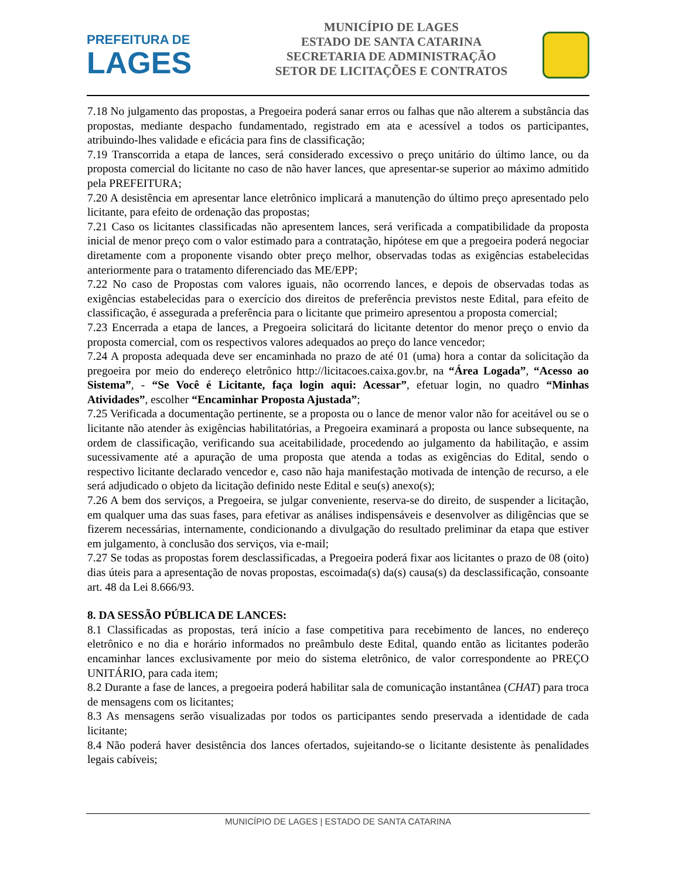PREFEITURA DE
LAGES
MUNICÍPIO DE LAGES
ESTADO DE SANTA CATARINA
SECRETARIA DE ADMINISTRAÇÃO
SETOR DE LICITAÇÕES E CONTRATOS
7.18 No julgamento das propostas, a Pregoeira poderá sanar erros ou falhas que não alterem a substância das propostas, mediante despacho fundamentado, registrado em ata e acessível a todos os participantes, atribuindo-lhes validade e eficácia para fins de classificação;
7.19 Transcorrida a etapa de lances, será considerado excessivo o preço unitário do último lance, ou da proposta comercial do licitante no caso de não haver lances, que apresentar-se superior ao máximo admitido pela PREFEITURA;
7.20 A desistência em apresentar lance eletrônico implicará a manutenção do último preço apresentado pelo licitante, para efeito de ordenação das propostas;
7.21 Caso os licitantes classificadas não apresentem lances, será verificada a compatibilidade da proposta inicial de menor preço com o valor estimado para a contratação, hipótese em que a pregoeira poderá negociar diretamente com a proponente visando obter preço melhor, observadas todas as exigências estabelecidas anteriormente para o tratamento diferenciado das ME/EPP;
7.22 No caso de Propostas com valores iguais, não ocorrendo lances, e depois de observadas todas as exigências estabelecidas para o exercício dos direitos de preferência previstos neste Edital, para efeito de classificação, é assegurada a preferência para o licitante que primeiro apresentou a proposta comercial;
7.23 Encerrada a etapa de lances, a Pregoeira solicitará do licitante detentor do menor preço o envio da proposta comercial, com os respectivos valores adequados ao preço do lance vencedor;
7.24 A proposta adequada deve ser encaminhada no prazo de até 01 (uma) hora a contar da solicitação da pregoeira por meio do endereço eletrônico http://licitacoes.caixa.gov.br, na “Área Logada”, “Acesso ao Sistema”, - “Se Você é Licitante, faça login aqui: Acessar”, efetuar login, no quadro “Minhas Atividades”, escolher “Encaminhar Proposta Ajustada”;
7.25 Verificada a documentação pertinente, se a proposta ou o lance de menor valor não for aceitável ou se o licitante não atender às exigências habilitatórias, a Pregoeira examinará a proposta ou lance subsequente, na ordem de classificação, verificando sua aceitabilidade, procedendo ao julgamento da habilitação, e assim sucessivamente até a apuração de uma proposta que atenda a todas as exigências do Edital, sendo o respectivo licitante declarado vencedor e, caso não haja manifestação motivada de intenção de recurso, a ele será adjudicado o objeto da licitação definido neste Edital e seu(s) anexo(s);
7.26 A bem dos serviços, a Pregoeira, se julgar conveniente, reserva-se do direito, de suspender a licitação, em qualquer uma das suas fases, para efetivar as análises indispensáveis e desenvolver as diligências que se fizerem necessárias, internamente, condicionando a divulgação do resultado preliminar da etapa que estiver em julgamento, à conclusão dos serviços, via e-mail;
7.27 Se todas as propostas forem desclassificadas, a Pregoeira poderá fixar aos licitantes o prazo de 08 (oito) dias úteis para a apresentação de novas propostas, escoimada(s) da(s) causa(s) da desclassificação, consoante art. 48 da Lei 8.666/93.
8. DA SESSÃO PÚBLICA DE LANCES:
8.1 Classificadas as propostas, terá início a fase competitiva para recebimento de lances, no endereço eletrônico e no dia e horário informados no preâmbulo deste Edital, quando então as licitantes poderão encaminhar lances exclusivamente por meio do sistema eletrônico, de valor correspondente ao PREÇO UNITÁRIO, para cada item;
8.2 Durante a fase de lances, a pregoeira poderá habilitar sala de comunicação instantânea (CHAT) para troca de mensagens com os licitantes;
8.3 As mensagens serão visualizadas por todos os participantes sendo preservada a identidade de cada licitante;
8.4 Não poderá haver desistência dos lances ofertados, sujeitando-se o licitante desistente às penalidades legais cabíveis;
MUNICÍPIO DE LAGES | ESTADO DE SANTA CATARINA